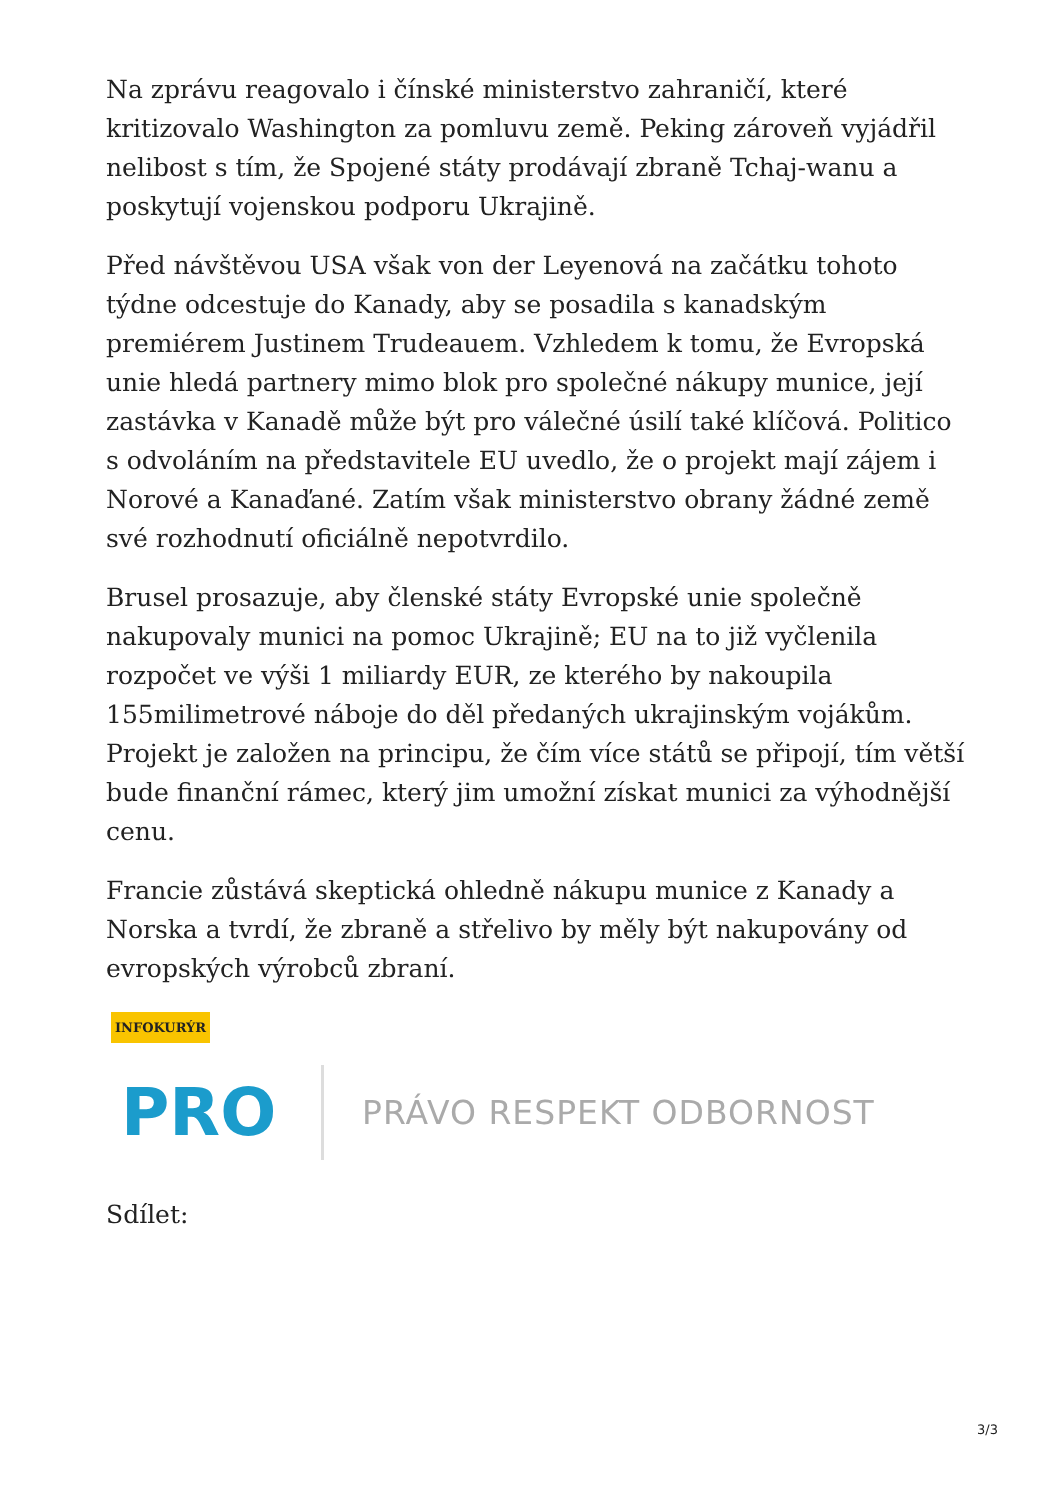Na zprávu reagovalo i čínské ministerstvo zahraničí, které kritizovalo Washington za pomluvu země. Peking zároveň vyjádřil nelibost s tím, že Spojené státy prodávají zbraně Tchaj-wanu a poskytují vojenskou podporu Ukrajině.
Před návštěvou USA však von der Leyenová na začátku tohoto týdne odcestuje do Kanady, aby se posadila s kanadským premiérem Justinem Trudeauem. Vzhledem k tomu, že Evropská unie hledá partnery mimo blok pro společné nákupy munice, její zastávka v Kanadě může být pro válečné úsilí také klíčová. Politico s odvoláním na představitele EU uvedlo, že o projekt mají zájem i Norové a Kanaďané. Zatím však ministerstvo obrany žádné země své rozhodnutí oficiálně nepotvrdilo.
Brusel prosazuje, aby členské státy Evropské unie společně nakupovaly munici na pomoc Ukrajině; EU na to již vyčlenila rozpočet ve výši 1 miliardy EUR, ze kterého by nakoupila 155milimetrové náboje do děl předaných ukrajinským vojákům. Projekt je založen na principu, že čím více států se připojí, tím větší bude finanční rámec, který jim umožní získat munici za výhodnější cenu.
Francie zůstává skeptická ohledně nákupu munice z Kanady a Norska a tvrdí, že zbraně a střelivo by měly být nakupovány od evropských výrobců zbraní.
INFOKURÝR
PRO
PRÁVO RESPEKT ODBORNOST
Sdílet:
3/3